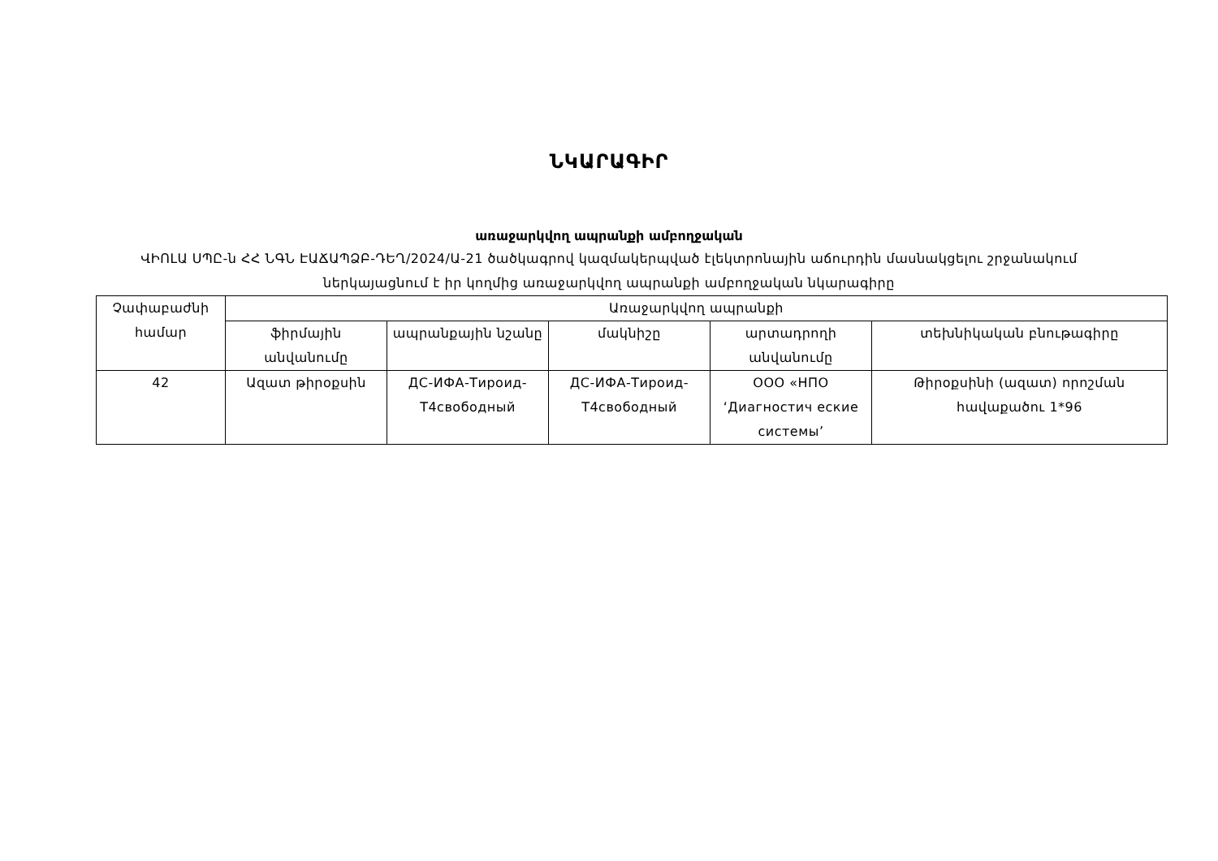ՆԿԱՐԱԳԻՐ
առաջարկվող ապրանքի ամբողջական
ՎԻՈԼԱ ՍՊԸ-ն ՀՀ ՆԳՆ ԷԱՃԱՊՁԲ-ԴԵՂ/2024/Ա-21 ծածկագրով կազմակերպված էլեկտրոնային աճուրդին մասնակցելու շրջանակում ներկայացնում է իր կողմից առաջարկվող ապրանքի ամբողջական նկարագիրը
| Չափաբաժնի համար | Առաջարկվող ապրանքի | | | | |
| --- | --- | --- | --- | --- | --- |
| | ֆիրմային անվանումը | ապրանքային նշանը | մակնիշը | արտադրողի անվանումը | տեխնիկական բնութագիրը |
| 42 | Ազատ թիրօքսին | ДС-ИФА-Тироид-Т4свободный | ДС-ИФА-Тироид-Т4свободный | ООО «НПО ‘Диагностич еские системы’ | Թիրօքսինի (ազատ) որոշման հավաքածու 1*96 |